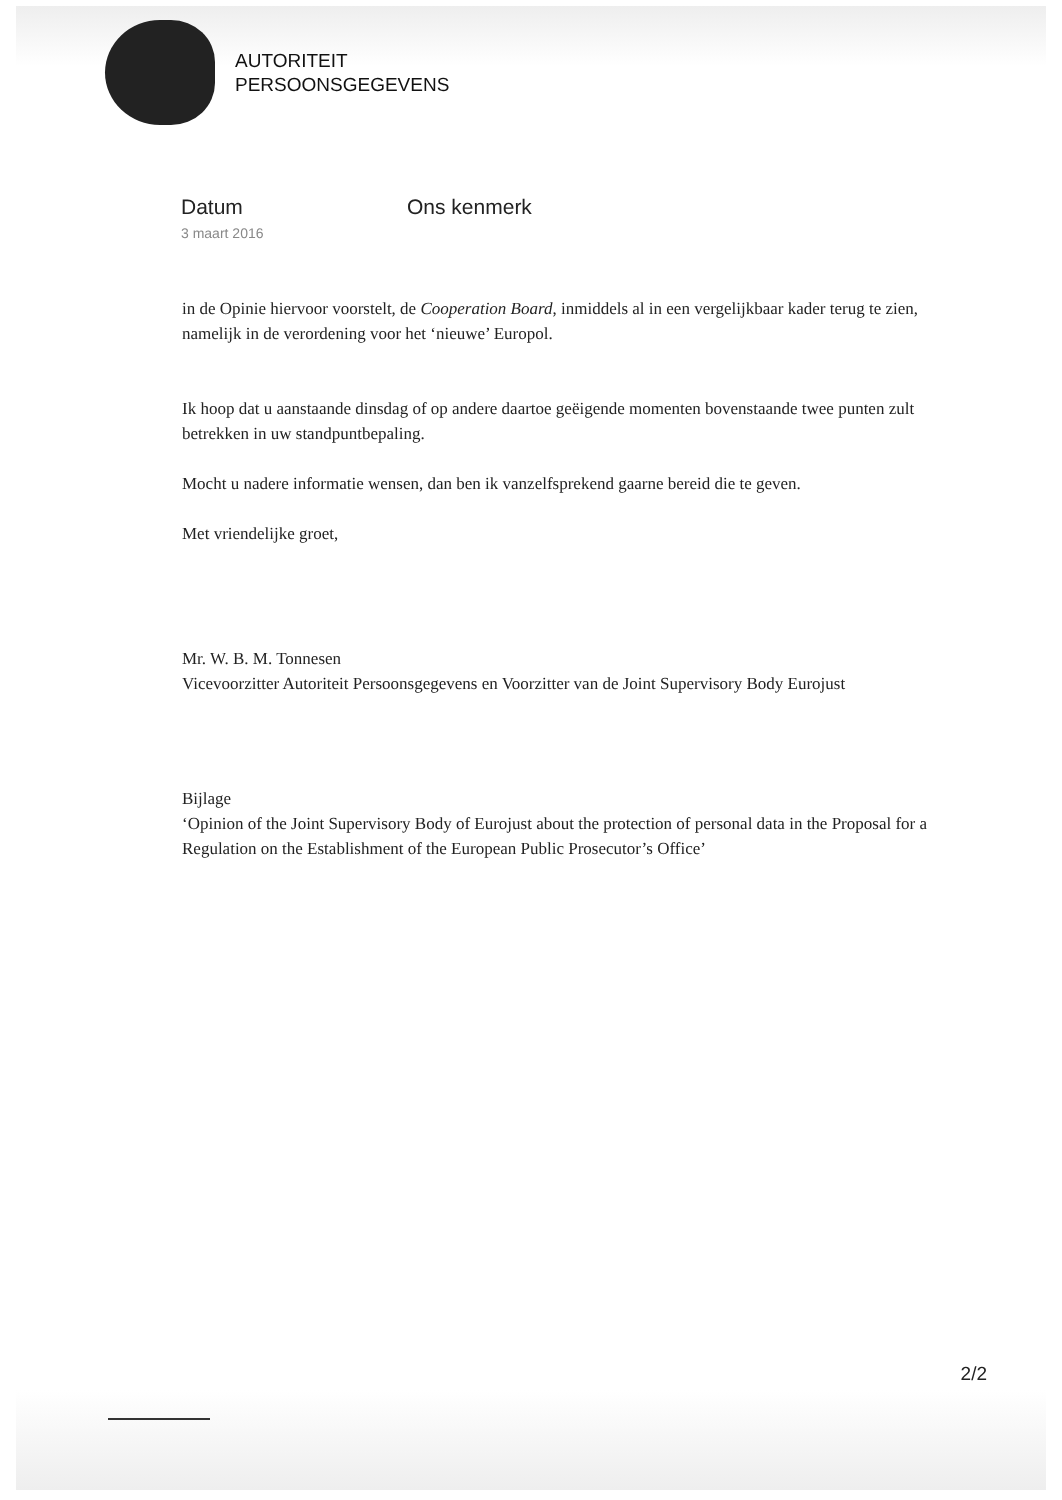AUTORITEIT
PERSOONSGEGEVENS
Datum
3 maart 2016
Ons kenmerk
in de Opinie hiervoor voorstelt, de Cooperation Board, inmiddels al in een vergelijkbaar kader terug te zien, namelijk in de verordening voor het ‘nieuwe’ Europol.
Ik hoop dat u aanstaande dinsdag of op andere daartoe geëigende momenten bovenstaande twee punten zult betrekken in uw standpuntbepaling.
Mocht u nadere informatie wensen, dan ben ik vanzelfsprekend gaarne bereid die te geven.
Met vriendelijke groet,
Mr. W. B. M. Tonnesen
Vicevoorzitter Autoriteit Persoonsgegevens en Voorzitter van de Joint Supervisory Body Eurojust
Bijlage
‘Opinion of the Joint Supervisory Body of Eurojust about the protection of personal data in the Proposal for a Regulation on the Establishment of the European Public Prosecutor’s Office’
2/2